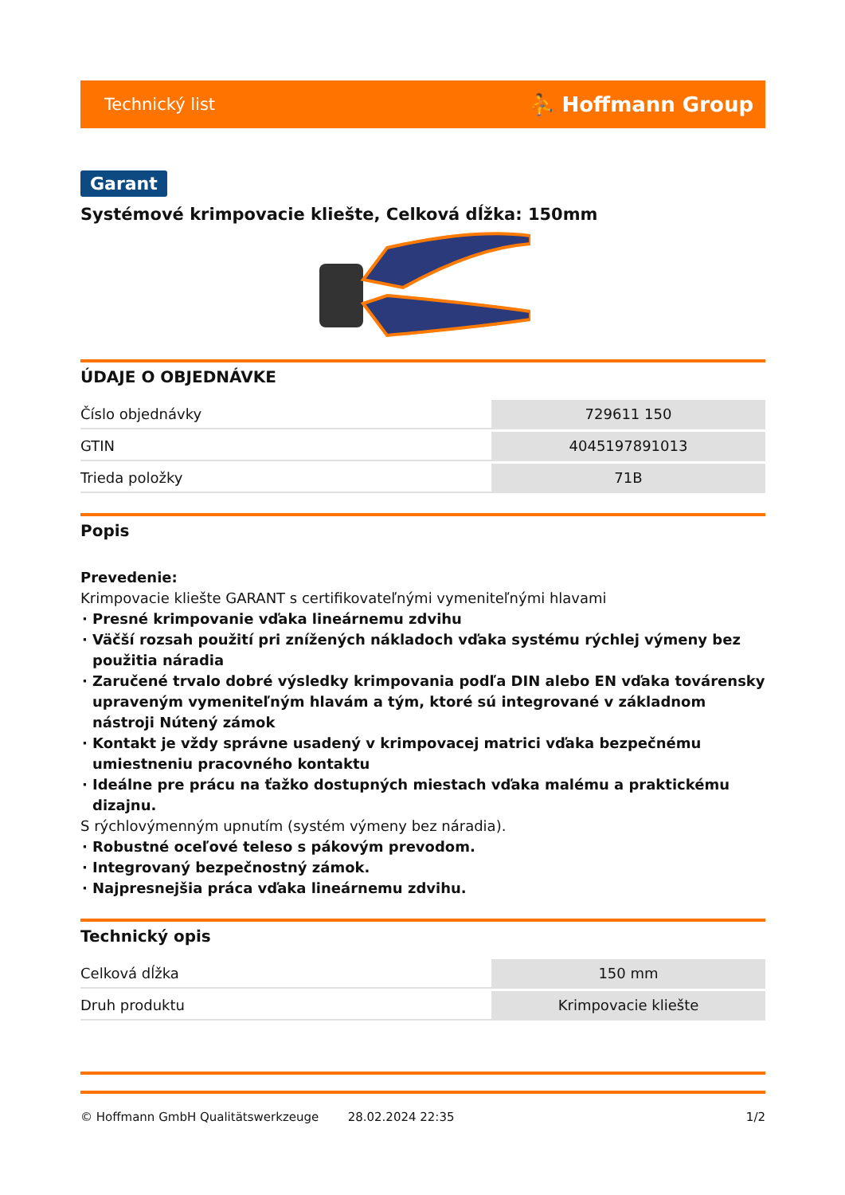Technický list ⛹ Hoffmann Group
Garant
Systémové krimpovacie kliešte, Celková dĺžka: 150mm
ÚDAJE O OBJEDNÁVKE
| Číslo objednávky | 729611 150 |
| GTIN | 4045197891013 |
| Trieda položky | 71B |
Popis
Prevedenie:
Krimpovacie kliešte GARANT s certifikovateľnými vymeniteľnými hlavami
Presné krimpovanie vďaka lineárnemu zdvihu
Väčší rozsah použití pri znížených nákladoch vďaka systému rýchlej výmeny bez použitia náradia
Zaručené trvalo dobré výsledky krimpovania podľa DIN alebo EN vďaka továrensky upraveným vymeniteľným hlavám a tým, ktoré sú integrované v základnom nástroji Nútený zámok
Kontakt je vždy správne usadený v krimpovacej matrici vďaka bezpečnému umiestneniu pracovného kontaktu
Ideálne pre prácu na ťažko dostupných miestach vďaka malému a praktickému dizajnu.
S rýchlovýmenným upnutím (systém výmeny bez náradia).
Robustné oceľové teleso s pákovým prevodom.
Integrovaný bezpečnostný zámok.
Najpresnejšia práca vďaka lineárnemu zdvihu.
Technický opis
| Celková dĺžka | 150 mm |
| Druh produktu | Krimpovacie kliešte |
© Hoffmann GmbH Qualitätswerkzeuge 28.02.2024 22:35 1/2